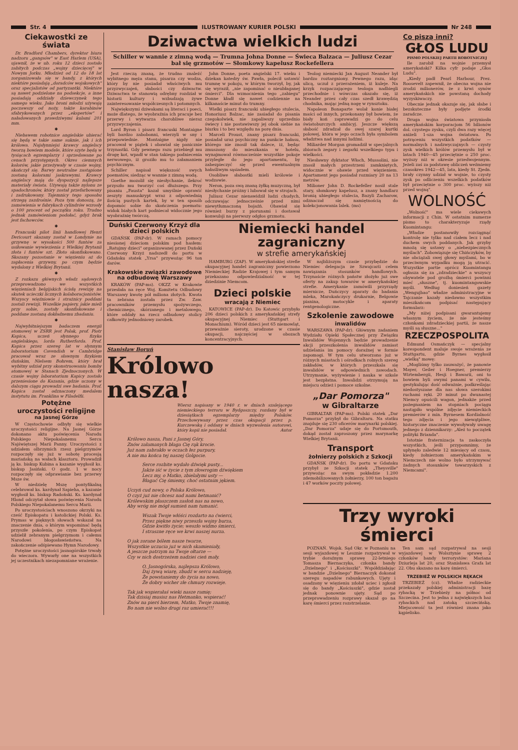Str. 4 ILUSTROWANY KURIER POLSKI Nr 248
Ciekawostki ze świata
Dr. Bradford Chambers, dyrektor biura nadzoru „gangsów" w East Harlem (USA), ujawnił, że w ub. roku 12 dzieci zostało zabitych podczas „wojny dziecięcej" w Nowym Jorku. Młodzież od 12 do 18 lat zorganizowała się w bandy, z których niektóre posiadają „doradców wojskowych" oraz specjalistów od partyzantki. Niektóre są nawet podzielone na podsekcje, a inne posiadają oddziały dziewczynek tego samego wieku. Jako broni młodzi używają poczawszy od noży, także karabinów sfabrykowanych przez „ekspertów" i naładowanych prawdziwymi kulami 201 mm.
✱
Niebawem robotnice angielskie ubierać się będą w takie same suknie, jak i ich królowa. Najsłynniejsi krawcy angielscy tworzą bowiem modele, które szyte będą w tysiącach egzemplarzy i sprzedawane po cenach przystępnych. Okres ciemnych kolorów, jakie przeżywały w czasie wojny, skończył się. Barwy neutralne zastąpione zostaną kolorami jaskrawymi. Krawcy angielscy mają do dyspozycji najlepsze materiały świata. Używają także nylonu ze spadochronów, który został przefarbowany i zadrukowany. Tajemnicy tego sposobu strzegą zazdrośnie. Poza tym donoszą, że zamówienia w fabrykach cylindrów wzrosły o 100 procent od początku roku. Trudno jednak zamówieniom podołać, gdyż brak jest fachowców.
✱
Francuski pilot linii handlowej Henri Dericourt skazany został w Londynie na grzywnę w wysokości 500 funtów za usiłowanie wywiezienia z Wielkiej Brytanii złota i funtów szt. Złoto skonfiskowano. Skazany pozostanie w więzieniu aż do zapłacenia grzywny, po czym będzie wydalony z Wielkiej Brytanii.
✱
Z rozkazu głównych władz sądowych przeprowadzono we wszystkich więzieniach belgijskich ścisłą rewizję na skutek ucieczki licznych kolaboracjonistów. Wszyscy więźniowie i strażnicy poddani zostali rewizji. Wszelkie papiery, jakie mieli przy sobie, zostały skonfiskowane i poddane zostaną dokładnemu zbadaniu.
✱
Najwybitniejszym badaczem energii atomowej w ZSRR jest Polak, prof. Piotr Kapica, uczeń słynnego fizyka angielskiego, lorda Rutherforda. Prof. Kapica przez szereg lat w słynnym laboratorium Cavendish w Cambridge pracował wraz ze sławnym fizykiem duńskim, Nielsem Bohrem, który brał wybitny udział przy skonstruowaniu bomby atomowej w Stanach Zjednoczonych. W czasie wojny laboratorium Kapicy zostało przeniesione do Kazania, gdzie uczony w dalszym ciągu prowadzi swe badania. Prof. Kapica został odznaczony medalem instytutu im. Franklina w Filadelfii.
Potężne
uroczystości religijne
na Jasnej Górze
W Częstochowie odbyły się wielkie uroczystości religijne. Na Jasnej Górze dokonano aktu poświęcenia Narodu Polskiego Niepokalanemu Sercu Najświętszej Marii Panny. Uroczystości z udziałem olbrzymich rzesz pielgrzymów rozpoczęły się już w sobotę procesją mariańską na wałach klasztoru. Prowadził ją ks. biskup Kubina a kazanie wygłosił ks. biskup Jasiński. O godz. 1 w nocy rozpoczęły się odprawianie bez przerwy Msze św.
W niedzielę Mszę pontyfikalną celebrował ks. kardynał Sapieha, a kazanie wygłosił ks. biskup Radoński. Ks. kardynał Hlond odczytał słowa poświęcenia Narodu Polskiego Niepokalanemu Sercu Marii.
Po uroczystościach wnoszono okrzyki na cześć Episkopatu i katolickiej Polski. Ks. Prymas w pięknych słowach wskazał na znaczenie dnia, o którym wspominać będą przyszłe pokolenia, po czym Episkopat udzielił zebranym pielgrzymom i całemu Narodowi błogosławieństwa. Na zakończenie odśpiewano Hymn Narodowy.
Potężne uroczystości jasnogórskie trwały do wieczora. Wywarły one na wszystkich jej uczestnikach niezapomniane wrażenie.
Dziwactwa wielkich ludzi
Schiller w wannie z zimną wodą — Trumna Johna Donne — Świeca Balzaca — Juliusz Cezar bał się grzmotów — Słomkowy kapelusz Rockefellera
Jest rzeczą znaną, że trudno znaleźć wybitnego męża stanu, pisarza czy wodza, który by nie posiadał właściwych mu przyzwyczajeń, słabości czy dziwactw. Dziwactwa te stanowią odrębny rozdział w historii kultury i wzbudzają żywe zainteresowanie współczesnych i potomnych.
Największymi dziwakami są literaci i poeci, może dlatego, że wyobraźnia ich pracuje bez przerwy i wytwarza chorobliwe nieraz przyzwyczajenia.
Lord Byron i pisarz francuski Montaigne byli bardzo zabobonni, wierzyli w sny i przepowiednie. Montaigne nigdy nie pracował w piątek i obawiał się panicznie trzynastki. Gdy pewnego razu przebiegł mu drogę kot, wpadł w stan takiego podniecenia nerwowego, iż groziło mu to załamaniem psychicznym.
Schiller napisał większość swych poematów, siedząc w wannie z zimną wodą.
Goethe mozolił się niesłychanie, ilekroć przyszło mu tworzyć coś dłuższego. Przy pisaniu „Fausta" kazał umyślnie oprawić zeszyty manuskrypt wraz z odpowiednią ilością pustych kartek, by w ten sposób dopomóc sobie do skończenia poematu: widok białych kart podniecał widocznie jego wyobraźnię twórczą.
John Donne, poeta angielski 17. wieku i dziekan katedry św. Pawła, polecił ustawić trumnę w pokoju, w którym tworzył, by, jak się wyraził, „nie zapominać o nieubłaganej śmierci". Dla wzmocnienia tego „zabiegu" Donne kładł się nawet codziennie na kilkanaście minut do trumny.
Wielki pisarz francuski ubiegłego stulecia, Honoriusz Balzac, nie zasiadał do pisania czegokolwiek, nie zapaliwszy uprzednio świecy i nie postawiwszy jej obok siebie na biurku i to bez względu na porę dnia.
Marceli Proust, znany pisarz francuski, posiadał uraz psychiczny na punkcie hałasu, którego nie znosił tak dalece, iż, będąc zmuszony do mieszkania w hotelu, wynajmował równocześnie wszystkie pokoje przyległe do jego apartamentu, by zabezpieczyć się przed ewentualnym hałaśliwym sąsiadem.
Osobliwe słabostki mieli królowie i wodzowie.
Neron, poza swą znaną żyłką muzyczną, był niesłychanie próżny i lubował się w strojach.
Juliusz Cezar nienawidził ludzi chudych, odczuwając jednocześnie przed nimi niewytłumaczoną bojaźń. Obawiał się również burzy z piorunami i dostawał konwulsji na pierwszy odgłos grzmotu.
Teolog niemiecki Jan August Neander był bardzo roztargniony. Pewnego razu, idąc ulicą, uczuł z przerażeniem, iż kuleje. Na krzyk rozpaczającego teologa nadbiegli przechodnie i wówczas okazało się, iż Neander przez cały czas szedł krawędzią chodnika, mając jedną nogę w rynsztoku.
Napoleon Bonaparte wolał konie białej maści od innych, przekonany był bowiem, że biały koń zaprowadzi go do celu światoburczych ambicyj. Jeszcze większą słabość zdradzał do swej szarej kurtki polowej, która w jego oczach była symbolem władztwa nad innymi ludźmi.
Miliarder Morgan gromadził w specjalnych zbiorach zegary i zegarki wszelkiego typu i wielkości.
Niesławny dyktator Włoch, Mussolini, nie znosił małych przestrzeni zamkniętych, widocznie w obawie przed więzieniem. Apartament jego posiadał rozmiary 20 na 13 metrów.
Milioner John D. Rockefeller nosił stale stary, słomkowy kapelusz, a znany handlarz bronią ubiegłego stulecia, Bazyli Zacharow, odznaczał się namiętnością do kolekcjonowania lalek. (ms)
Co piszą inni?
GŁOS LUDU
PISMO POLSKIEJ PARTII ROBOTNICZEJ
Ile zarobił na wojnie przemysł amerykański? Kilka cyfr podaje „Głos Ludu".
„Kiedy padł Pearl Harbour, Prez. Roosevelt zapewnił, że obecna wojna nie zrodzi milionerów, że z krwi synów amerykańskich nie powstaną dochody wyzyskiwaczy.
Obecnie jednak okazuje się, jak słabe i bezskuteczne były podjęte środki zaradcze.
Druga wojna światowa przyniosła amerykańskim korporacjom 56 bilionów dol. czystego zysku, czyli dwa razy więcej aniżeli 1-sza wojna światowa. Po potrąceniu wszystkich podatków — normalnych i nadzwyczajnych — czysty zysk wielkich królów przemysłu był w latach 1940—45 przeciętnie o 250 proc. wyższy niż w okresie przedwojennym. Jeżeli zaś za podstawę obliczeń weźmiemy czasokres 1942—45, lata, kiedy St. Zjedn. brały czynny udział w wojnie, to czysty zysk po odliczeniu wszelkich podatków był przeciętnie o 300 proc. wyższy niż przed wojną".
WOLNOŚĆ
„Wolność" ma wiele ciekawych informacji z Chin. W ostatnim numerze pismo to charakteryzuje rządy Kuomintangu:
„Władze postanowiły rozciągnąć kontrolę nie tylko nad ciałem lecz i nad duchem swych poddanych. Jak grzyby mnożą się ustawy o „niebezpiecznych myślach". Zobowiązuje się Chińczyków, by nie obciążali swej głowy myślami, bo w przeciwnym wypadku mogą ją utracić. Wszystkie partie oprócz Kuomintangu ogłasza się za „zdradzieckie" a wszyscy obywatele pod groźbą śmierci powinni mieć „słuszne", tj. kuomintangowskie myśli. Według doniesień gazety „Wengujbao" władze administracyjne w Tajczanie kazały niedawno wszystkim mieszkańcom podpisać następujący formularz:
„My niżej podpisani gwarantujemy własnym życiem, że nie jesteśmy członkami zdradzieckiej partii, że nasze myśli są słuszne..."
RZECZPOSPOLITA
Edmund Osmańczyk — specjalny korespondent maluje swoje wrażenia ze Stuttgartu, gdzie Byrnes wygłosił „wielką" mowę:
„Mogliśmy tylko zauważyć, że panowie Mayer, Geiler i Hoegner, premierzy Wirtembergii, Hesji i Bawarii, oni to bowiem byli owymi panami w cywilu, gestykulując dość odważnie, podkreślając niedostyszane dla nas słowa szerokimi ruchami ręki. 20 minut po dwunastej Niemcy opuścili wagon, jednakże przed pożegnaniem na stopniach pociągu nastąpiło wspólne zdjęcie niemieckich premierów z min. Byrnesem Kordialność tego zdjęcia i jego niewątpliwe, historyczne znaczenie wywoływały uwagę jednego z dziennikarzy: „Ależ to początek polityki Brianda".
Istotnie fraternizacja ta zaskoczyła wszystkich, jeśli przypomnimy, że upłynęło zaledwie 12 miesięcy od czasu, kiedy żołnierzom amerykańskim w Niemczech nie wolno było utrzymywać żadnych stosunków towarzyskich z Niemcami".
Duński Czerwony Krzyż dla dzieci polskich
GDAŃSK (PAP-dr). W ramach pomocy niesionej dzieciom polskim pod hasłem: „Ratujmy dzieci" organizowanej przez Duński Czerwony Krzyż nadszedł do portu w Gdańsku statek „Yrsa" przywożąc 96 ton darów.
Krakowskie związki zawodowe na odbudowę Warszawy
KRAKÓW (PAP-ms). OKZZ w Krakowie przesłała na ręce Woj. Komitetu Odbudowy Warszawy kwotę pół miliona złotych. Kwota ta zebrana została przez Zw. Zaw. pracowników przemysłu spożywczego, chemicznego, skórzanego i metalowego, które oddały na rzecz odbudowy stolicy całkowity jednodniowy zarobek.
Niemiecki handel zagraniczny
w strefie amerykańskiej
HAMBURG (ZAP). W amerykańskiej strefie okupacyjnej handel zagraniczny powierzono Niemieckiej Radzie Krajowej i tym samym przekazano odpowiedzialność w tej dziedzinie Niemcom.
Dzieci polskie
wracają z Niemiec
KATOWICE (PAP-dr). Do Katowic przybyło 206 dzieci polskich z amerykańskiej strefy okupacyjnej Niemiec (Stuttgart i Monachium). Wśród dzieci jest 65 niemowląt, przeważnie sieroty, urodzone w czasie okupacji, najczęściej w obozach koncentracyjnych.
W najbliższym czasie przybędzie do Niemiec delegacja ze Szwajcarii celem nawiązania stosunków handlowych. Trzynaście różnych państw złożyło już swe oferty na zakup towarów w amerykańskiej strefie. Amerykanie zamówili przyrządy miernicze, Duńczycy aparaty do badania mleka, Marokańczycy drukarnie, Belgowie pianina, motocykle i aparaty rentgenologiczne.
Szkolenie zawodowe
inwalidów
WARSZAWA (PAP-dr). Głównym zadaniem Wydziału Opieki Społecznej przy Związku Inwalidów Wojennych będzie prowadzenie akcji przeszkolenia inwalidów zamiast udzielania im pomocy doraźnej w formie zapomogi. W tym celu utworzono już w różnych miastach i ośrodkach rolnych szereg zakładów, w których przeszkala się inwalidów w odpowiednich zawodach. Utrzymanie, wyżywienie i nauka w szkole jest bezpłatna. Inwalidzi otrzymują na miejscu odzież i pomoce szkolne.
„Dar Pomorza"
w Gibraltarze
GIBRALTAR (PAP-ms). Polski statek „Dar Pomorza" przybył do Gibraltaru. Na statku znajduje się 230 oficerów marynarki polskiej. „Dar Pomorza" udaje się do Portsmouth, dokąd został zaproszony przez marynarkę Wielkiej Brytanii.
Transport
żołnierzy polskich z Szkocji
GDAŃSK (PAP-dr). Do portu w Gdańsku przybył ze Szkocji statek „Theysville" przywożąc na swym pokładzie 1.200 zdemobilizowanych żołnierzy, 100 ton bagażu i 47 worków poczty polowej.
Stanisław Boruń
Królowo nasza!
Wiersz napisany w 1940 r. w dniach szalejącego niemieckiego terroru w Bydgoszczy, rozdany był w dziesiątkach egzemplarzy między Polaków. Przechowywany przez czas okupacji przez p. Kurczewską i oddany w dniach wyzwolenia autorowi, który kopii nie posiadał. Autor
Królowo nasza, Pani z Jasnej Góry,
Znów załamanych błaga Cię rąk krocie.
Już nam zabrakło w oczach łez purpury,
A nie ma końca tej naszej Golgocie.
Serce rozbite wydało dźwięk pusty...
Jakże iść w życie z tym złowrogim dźwiękiem
Lecz my, o Matko, zbielałymi usty —
Błagać Cię śmiemy, choć ostatnim jękiem.
Uczyń cud nowy, o Polska Królowo,
O czyż już nie chcesz nad nami hetmanić?
Królewskim płaszczem zasłoń nas na nowo,
Aby wróg nie mógł sumień nam tumanić.
Wszak Twoje włóści rozdarto na ćwierci,
Przez piękne niwy przeszła wojny burza,
Gdzie kwitło życie; weszło widmo śmierci,
I straszne ręce we krwi naszej nurza.
O jak zorane bólem nasze twarze,
Wszystkie uczucia już w nich skamieniały,
A jeszcze patrzym na Twoje ołtarze —
Czy w nich dostrzeżem nadziei cień mały.
O, Jasnogórska, najlepsza Królowo,
Daj żywą wiarę, zbudź w sercu nadzieję,
Że powstaniemy do życia na nowo,
Że dobry wicher złe chmury rozwieje.
Tak jak wspierałaś wieki nasze ramię;
Tak dzisiaj musisz nas Hetmanko, wspierać!
Znów na pierś bierzem, Matko, Twoje znamię,
Bo nam nie wolno drugi raz umierać!!!
Trzy wyroki śmierci
POZNAŃ. Wojsk. Sąd Okr. w Poznaniu na sesji wyjazdowej w Lesznie rozpatrywał w trybie doraźnym sprawę 22-letniego Tomasza Biernaczyka, członka bandy „Dzielnego" i „Kościuszki". Współdziałając w bandzie „Dzielnego" Biernaczyk dokonał szeregu napadów rabunkowych. Ujęty i osadzony w więzieniu zdołał uciec i zgłosił się do bandy „Kościuszki", gdzie został jednak ponownie ujęty. Sąd po przeprowadzeniu rozprawy skazał go na karę śmierci przez rozstrzelanie.
Ten sam sąd rozpatrywał na sesji wyjazdowej w Wolsztynie sprawę 2 członków bandy terrorystów: Mariana Dziurleja lat 20, oraz Stanisława Grafa lat 22. Obu skazano na karę śmierci.
TRZEBIEŻ W POLSKICH RĘKACH
TRZEBIEŻ (cz). Władze radzieckie przekazały polskiej administracji bazę rybacką w Trzebieży na północ od Szczecina. Jest to jedna z największych baz rybackich nad zatoką szczecińską. Miejscowość ta jest również znana jako kąpielisko.